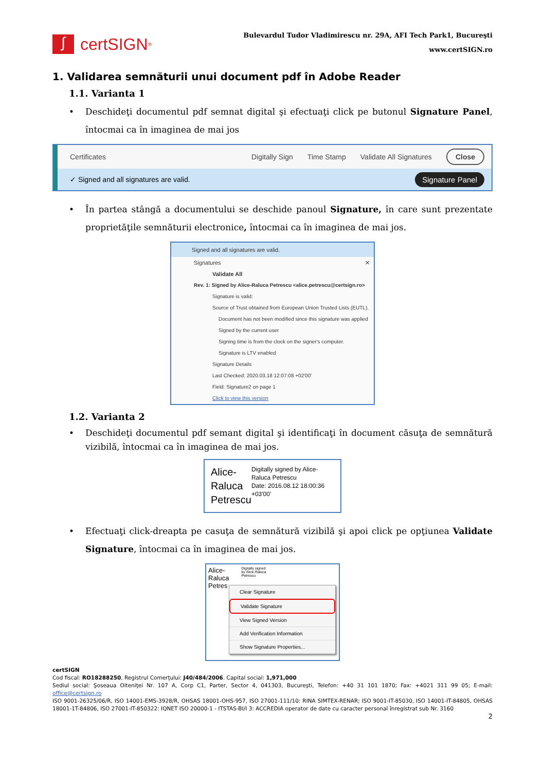∫
certSIGN ®
Bulevardul Tudor Vladimirescu nr. 29A, AFI Tech Park1, Bucureşti
www.certSIGN.ro
1. Validarea semnăturii unui document pdf în Adobe Reader
1.1. Varianta 1
• Deschideţi documentul pdf semnat digital şi efectuaţi click pe butonul Signature Panel, întocmai ca în imaginea de mai jos
Certificates Digitally Sign Time Stamp Validate All Signatures Close
✓ Signed and all signatures are valid. Signature Panel
• În partea stângă a documentului se deschide panoul Signature, în care sunt prezentate proprietăţile semnăturii electronice, întocmai ca în imaginea de mai jos.
Signed and all signatures are valid.
Signatures ✕
Validate All
Rev. 1: Signed by Alice-Raluca Petrescu <alice.petrescu@certsign.ro>
Signature is valid:
Source of Trust obtained from European Union Trusted Lists (EUTL).
Document has not been modified since this signature was applied
Signed by the current user
Signing time is from the clock on the signer's computer.
Signature is LTV enabled
Signature Details
Last Checked: 2020.03.18 12:07:08 +02'00'
Field: Signature2 on page 1
Click to view this version
1.2. Varianta 2
• Deschideţi documentul pdf semant digital şi identificaţi în document căsuţa de semnătură vizibilă, întocmai ca în imaginea de mai jos.
Alice-
Raluca
Petrescu
Digitally signed by Alice-Raluca Petrescu
Date: 2016.08.12 18:00:36 +03'00'
• Efectuaţi click-dreapta pe casuţa de semnătură vizibilă şi apoi click pe opţiunea Validate Signature, întocmai ca în imaginea de mai jos.
Alice-
Raluca
Petres
Digitally signed
by Alice-Raluca
Petrescu
Clear Signature
Validate Signature
View Signed Version
Add Verification Information
Show Signature Properties...
certSIGN
Cod fiscal: RO18288250, Registrul Comerţului: J40/484/2006. Capital social: 1,971,000
Sediul social: Şoseaua Oiteniţei Nr. 107 A, Corp C1, Parter, Sector 4, 041303, Bucureşti, Telefon: +40 31 101 1870; Fax: +4021 311 99 05; E-mail: office@certsign.ro
ISO 9001-26325/06/R, ISO 14001-EMS-3928/R, OHSAS 18001-OHS-957, ISO 27001-111/10: RINA SIMTEX-RENAR; ISO 9001-IT-85030, ISO 14001-IT-84805, OHSAS 18001-1T-84806, ISO 27001-IT-850322: IQNET ISO 20000-1 - ITSTAS-BI/I 3: ACCREDIA operator de date cu caracter personal înregistrat sub Nr. 3160
2